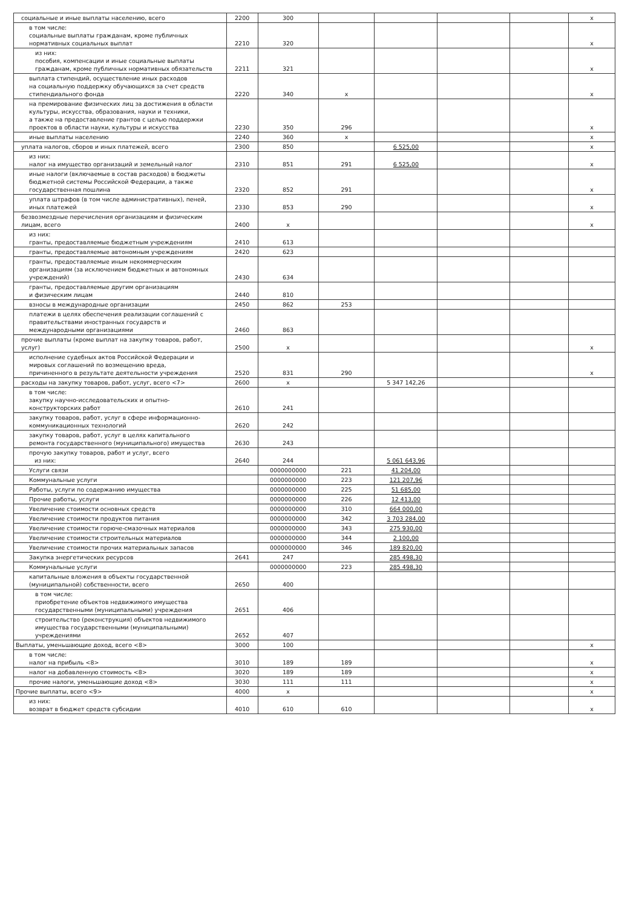| социальные и иные выплаты населению, всего | 2200 | 300 | | | | | х |
| в том числе: социальные выплаты гражданам, кроме публичных нормативных социальных выплат | 2210 | 320 | | | | | х |
| из них: пособия, компенсации и иные социальные выплаты гражданам, кроме публичных нормативных обязательств | 2211 | 321 | | | | | х |
| выплата стипендий, осуществление иных расходов на социальную поддержку обучающихся за счет средств стипендиального фонда | 2220 | 340 | х | | | | х |
| на премирование физических лиц за достижения в области культуры, искусства, образования, науки и техники, а также на предоставление грантов с целью поддержки проектов в области науки, культуры и искусства | 2230 | 350 | 296 | | | | х |
| иные выплаты населению | 2240 | 360 | х | | | | х |
| уплата налогов, сборов и иных платежей, всего | 2300 | 850 | | 6 525,00 | | | х |
| из них: налог на имущество организаций и земельный налог | 2310 | 851 | 291 | 6 525,00 | | | х |
| иные налоги (включаемые в состав расходов) в бюджеты бюджетной системы Российской Федерации, а также государственная пошлина | 2320 | 852 | 291 | | | | х |
| уплата штрафов (в том числе административных), пеней, иных платежей | 2330 | 853 | 290 | | | | х |
| безвозмездные перечисления организациям и физическим лицам, всего | 2400 | х | | | | | х |
| из них: гранты, предоставляемые бюджетным учреждениям | 2410 | 613 | | | | | |
| гранты, предоставляемые автономным учреждениям | 2420 | 623 | | | | | |
| гранты, предоставляемые иным некоммерческим организациям (за исключением бюджетных и автономных учреждений) | 2430 | 634 | | | | | |
| гранты, предоставляемые другим организациям и физическим лицам | 2440 | 810 | | | | | |
| взносы в международные организации | 2450 | 862 | 253 | | | | |
| платежи в целях обеспечения реализации соглашений с правительствами иностранных государств и международными организациями | 2460 | 863 | | | | | |
| прочие выплаты (кроме выплат на закупку товаров, работ, услуг) | 2500 | х | | | | | х |
| исполнение судебных актов Российской Федерации и мировых соглашений по возмещению вреда, причиненного в результате деятельности учреждения | 2520 | 831 | 290 | | | | х |
| расходы на закупку товаров, работ, услуг, всего <7> | 2600 | х | | 5 347 142,26 | | | |
| в том числе: закупку научно-исследовательских и опытно- конструкторских работ | 2610 | 241 | | | | | |
| закупку товаров, работ, услуг в сфере информационно- коммуникационных технологий | 2620 | 242 | | | | | |
| закупку товаров, работ, услуг в целях капитального ремонта государственного (муниципального) имущества | 2630 | 243 | | | | | |
| прочую закупку товаров, работ и услуг, всего из них: | 2640 | 244 | | 5 061 643,96 | | | |
| Услуги связи | | 0000000000 | 221 | 41 204,00 | | | |
| Коммунальные услуги | | 0000000000 | 223 | 121 207,96 | | | |
| Работы, услуги по содержанию имущества | | 0000000000 | 225 | 51 685,00 | | | |
| Прочие работы, услуги | | 0000000000 | 226 | 12 413,00 | | | |
| Увеличение стоимости основных средств | | 0000000000 | 310 | 664 000,00 | | | |
| Увеличение стоимости продуктов питания | | 0000000000 | 342 | 3 703 284,00 | | | |
| Увеличение стоимости горюче-смазочных материалов | | 0000000000 | 343 | 275 930,00 | | | |
| Увеличение стоимости строительных материалов | | 0000000000 | 344 | 2 100,00 | | | |
| Увеличение стоимости прочих материальных запасов | | 0000000000 | 346 | 189 820,00 | | | |
| Закупка энергетических ресурсов | 2641 | 247 | | 285 498,30 | | | |
| Коммунальные услуги | | 0000000000 | 223 | 285 498,30 | | | |
| капитальные вложения в объекты государственной (муниципальной) собственности, всего | 2650 | 400 | | | | | |
| в том числе: приобретение объектов недвижимого имущества государственными (муниципальными) учреждения | 2651 | 406 | | | | | |
| строительство (реконструкция) объектов недвижимого имущества государственными (муниципальными) учреждениями | 2652 | 407 | | | | | |
| Выплаты, уменьшающие доход, всего <8> | 3000 | 100 | | | | | х |
| в том числе: налог на прибыль <8> | 3010 | 189 | 189 | | | | х |
| налог на добавленную стоимость <8> | 3020 | 189 | 189 | | | | х |
| прочие налоги, уменьшающие доход <8> | 3030 | 111 | 111 | | | | х |
| Прочие выплаты, всего <9> | 4000 | х | | | | | х |
| из них: возврат в бюджет средств субсидии | 4010 | 610 | 610 | | | | х |